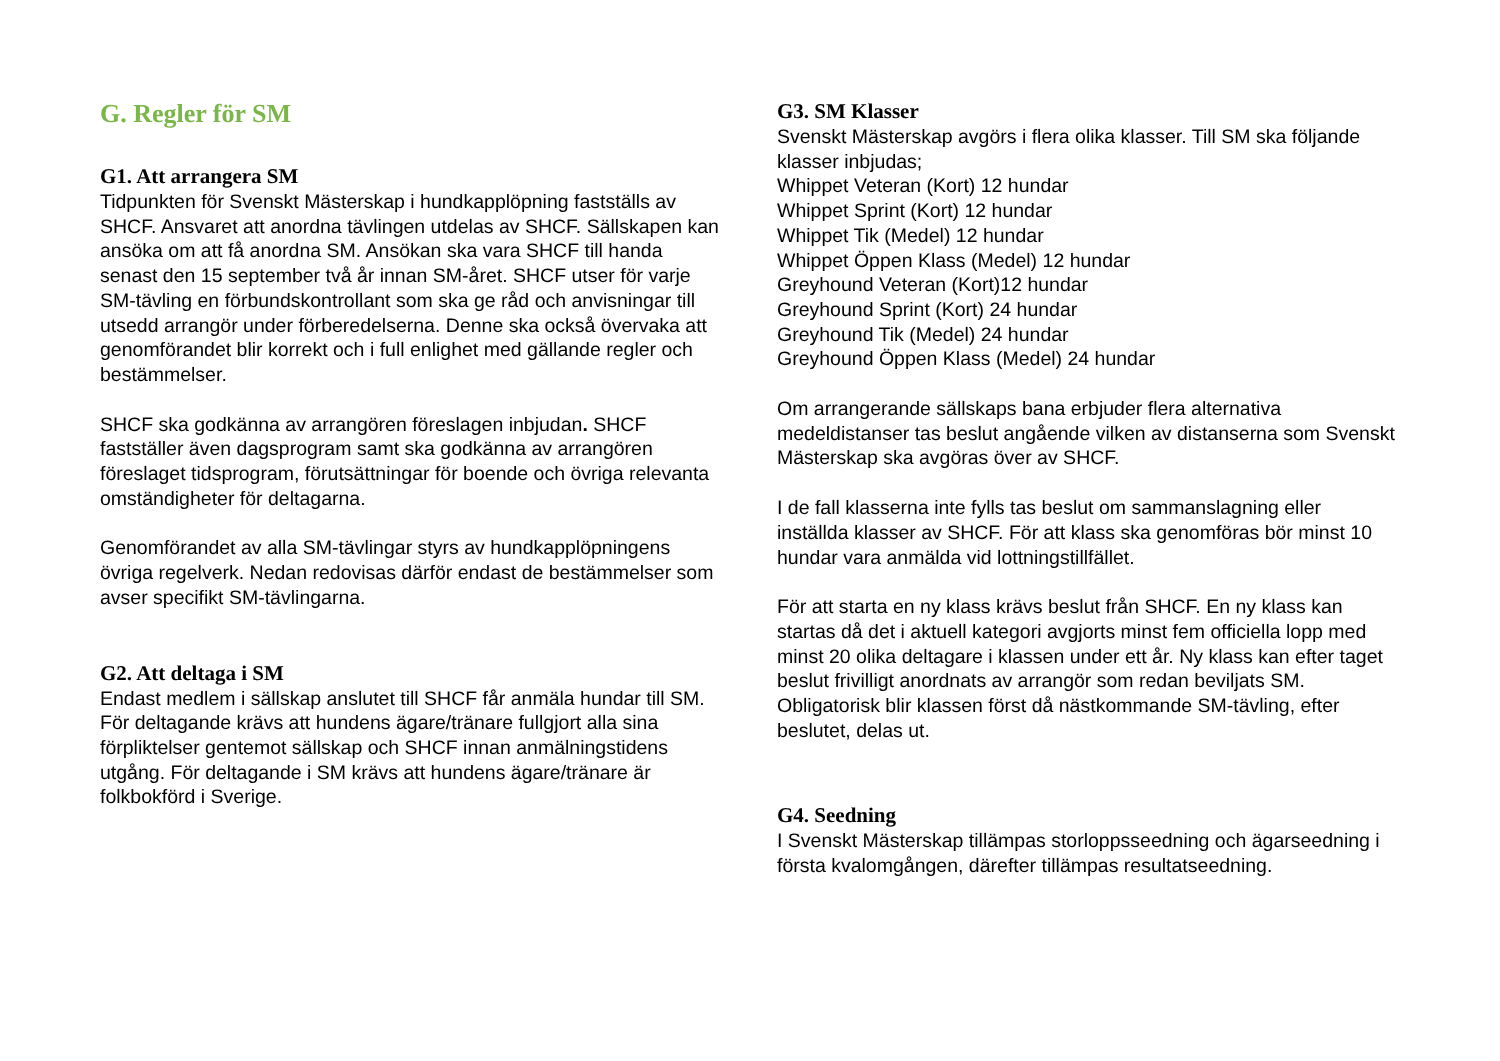G. Regler för SM
G1. Att arrangera SM
Tidpunkten för Svenskt Mästerskap i hundkapplöpning fastställs av SHCF. Ansvaret att anordna tävlingen utdelas av SHCF. Sällskapen kan ansöka om att få anordna SM. Ansökan ska vara SHCF till handa senast den 15 september två år innan SM-året. SHCF utser för varje SM-tävling en förbundskontrollant som ska ge råd och anvisningar till utsedd arrangör under förberedelserna. Denne ska också övervaka att genomförandet blir korrekt och i full enlighet med gällande regler och bestämmelser.
SHCF ska godkänna av arrangören föreslagen inbjudan. SHCF fastställer även dagsprogram samt ska godkänna av arrangören föreslaget tidsprogram, förutsättningar för boende och övriga relevanta omständigheter för deltagarna.
Genomförandet av alla SM-tävlingar styrs av hundkapplöpningens övriga regelverk. Nedan redovisas därför endast de bestämmelser som avser specifikt SM-tävlingarna.
G2. Att deltaga i SM
Endast medlem i sällskap anslutet till SHCF får anmäla hundar till SM. För deltagande krävs att hundens ägare/tränare fullgjort alla sina förpliktelser gentemot sällskap och SHCF innan anmälningstidens utgång. För deltagande i SM krävs att hundens ägare/tränare är folkbokförd i Sverige.
G3. SM Klasser
Svenskt Mästerskap avgörs i flera olika klasser. Till SM ska följande klasser inbjudas;
Whippet Veteran (Kort) 12 hundar
Whippet Sprint (Kort) 12 hundar
Whippet Tik (Medel) 12 hundar
Whippet Öppen Klass (Medel) 12 hundar
Greyhound Veteran (Kort)12 hundar
Greyhound Sprint (Kort) 24 hundar
Greyhound Tik (Medel) 24 hundar
Greyhound Öppen Klass (Medel) 24 hundar
Om arrangerande sällskaps bana erbjuder flera alternativa medeldistanser tas beslut angående vilken av distanserna som Svenskt Mästerskap ska avgöras över av SHCF.
I de fall klasserna inte fylls tas beslut om sammanslagning eller inställda klasser av SHCF. För att klass ska genomföras bör minst 10 hundar vara anmälda vid lottningstillfället.
För att starta en ny klass krävs beslut från SHCF. En ny klass kan startas då det i aktuell kategori avgjorts minst fem officiella lopp med minst 20 olika deltagare i klassen under ett år. Ny klass kan efter taget beslut frivilligt anordnats av arrangör som redan beviljats SM. Obligatorisk blir klassen först då nästkommande SM-tävling, efter beslutet, delas ut.
G4. Seedning
I Svenskt Mästerskap tillämpas storloppsseedning och ägarseedning i första kvalomgången, därefter tillämpas resultatseedning.